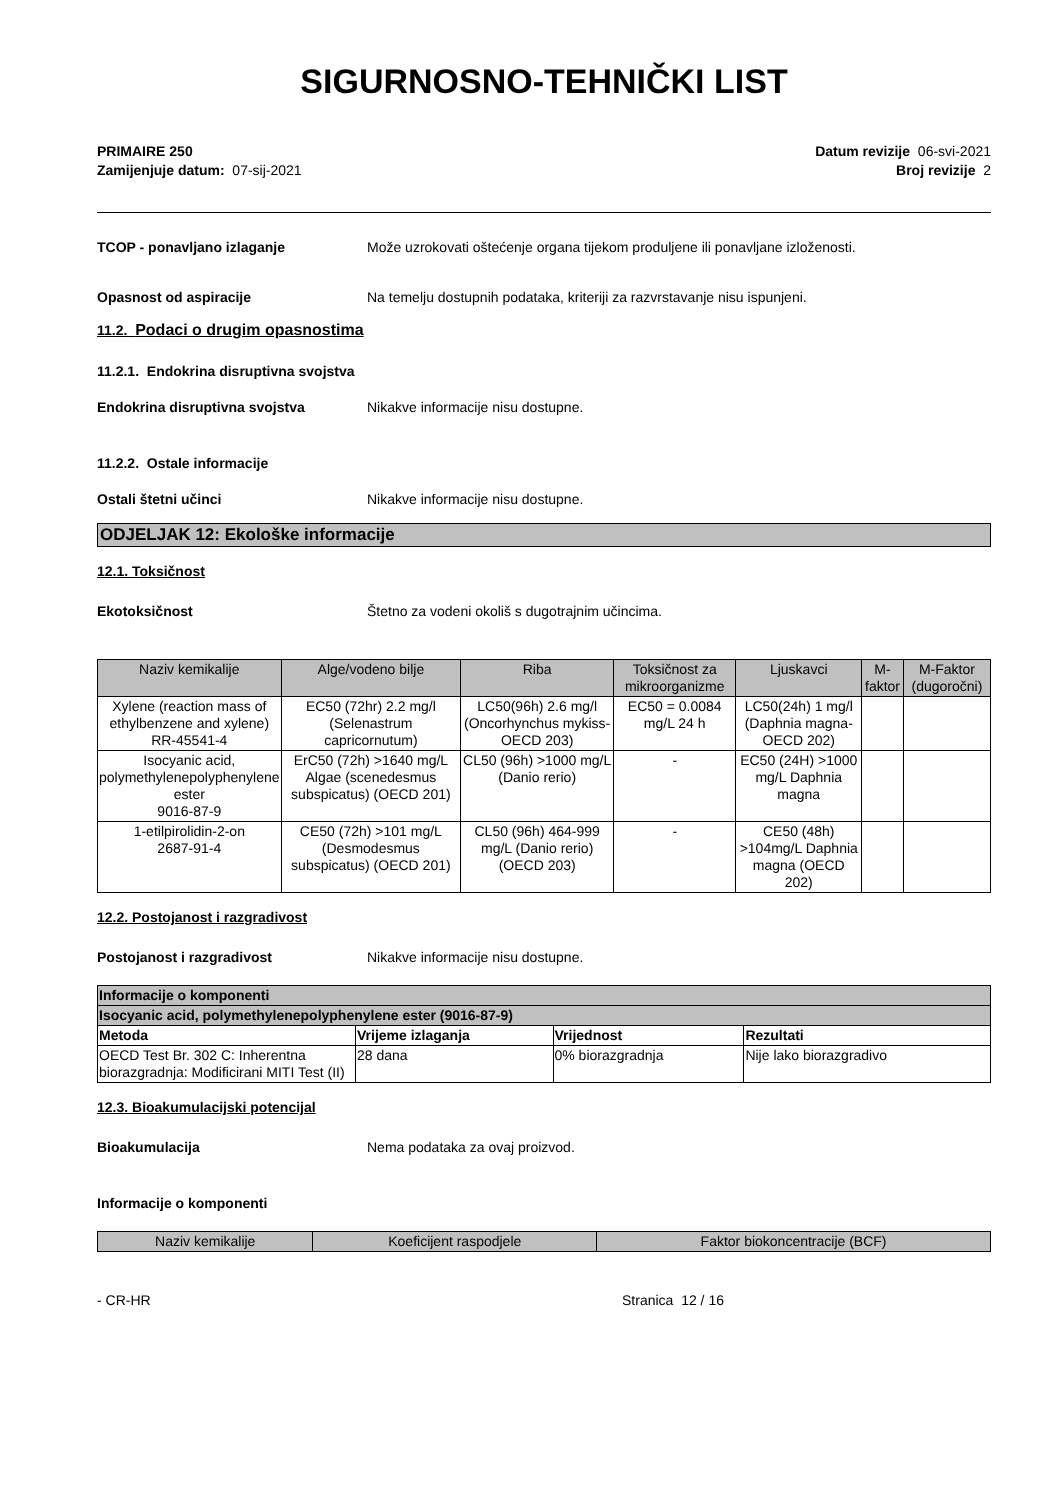SIGURNOSNO-TEHNIČKI LIST
PRIMAIRE 250
Zamijenjuje datum: 07-sij-2021
Datum revizije 06-svi-2021
Broj revizije 2
TCOP - ponavljano izlaganje Može uzrokovati oštećenje organa tijekom produljene ili ponavljane izloženosti.
Opasnost od aspiracije Na temelju dostupnih podataka, kriteriji za razvrstavanje nisu ispunjeni.
11.2. Podaci o drugim opasnostima
11.2.1. Endokrina disruptivna svojstva
Endokrina disruptivna svojstva Nikakve informacije nisu dostupne.
11.2.2. Ostale informacije
Ostali štetni učinci Nikakve informacije nisu dostupne.
ODJELJAK 12: Ekološke informacije
12.1. Toksičnost
Ekotoksičnost Štetno za vodeni okoliš s dugotrajnim učincima.
| Naziv kemikalije | Alge/vodeno bilje | Riba | Toksičnost za mikroorganizme | Ljuskavci | M-faktor | M-Faktor (dugoročni) |
| --- | --- | --- | --- | --- | --- | --- |
| Xylene (reaction mass of ethylbenzene and xylene) RR-45541-4 | EC50 (72hr) 2.2 mg/l (Selenastrum capricornutum) | LC50(96h) 2.6 mg/l (Oncorhynchus mykiss-OECD 203) | EC50 = 0.0084 mg/L 24 h | LC50(24h) 1 mg/l (Daphnia magna-OECD 202) | | |
| Isocyanic acid, polymethylenepolyphenylene ester 9016-87-9 | ErC50 (72h) >1640 mg/L Algae (scenedesmus subspicatus) (OECD 201) | CL50 (96h) >1000 mg/L (Danio rerio) | - | EC50 (24H) >1000 mg/L Daphnia magna | | |
| 1-etilpirolidin-2-on 2687-91-4 | CE50 (72h) >101 mg/L (Desmodesmus subspicatus) (OECD 201) | CL50 (96h) 464-999 mg/L (Danio rerio) (OECD 203) | - | CE50 (48h) >104mg/L Daphnia magna (OECD 202) | | |
12.2. Postojanost i razgradivost
Postojanost i razgradivost Nikakve informacije nisu dostupne.
| Informacije o komponenti | | | |
| Isocyanic acid, polymethylenepolyphenylene ester (9016-87-9) | | | |
| Metoda | Vrijeme izlaganja | Vrijednost | Rezultati |
| OECD Test Br. 302 C: Inherentna biorazgradnja: Modificirani MITI Test (II) | 28 dana | 0% biorazgradnja | Nije lako biorazgradivo |
12.3. Bioakumulacijski potencijal
Bioakumulacija Nema podataka za ovaj proizvod.
Informacije o komponenti
| Naziv kemikalije | Koeficijent raspodjele | Faktor biokoncentracije (BCF) |
| --- | --- | --- |
- CR-HR Stranica 12 / 16